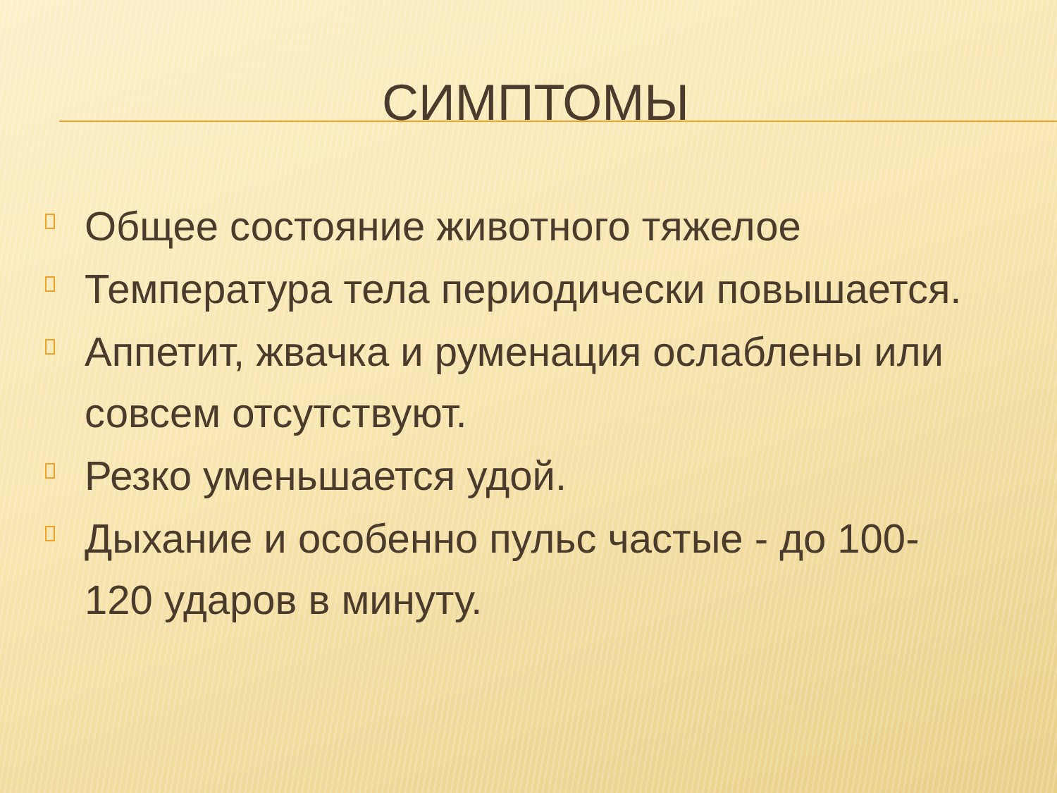СИМПТОМЫ
Общее состояние животного тяжелое
Температура тела периодически повышается.
Аппетит, жвачка и руменация ослаблены или совсем отсутствуют.
Резко уменьшается удой.
Дыхание и особенно пульс частые - до 100-120 ударов в минуту.